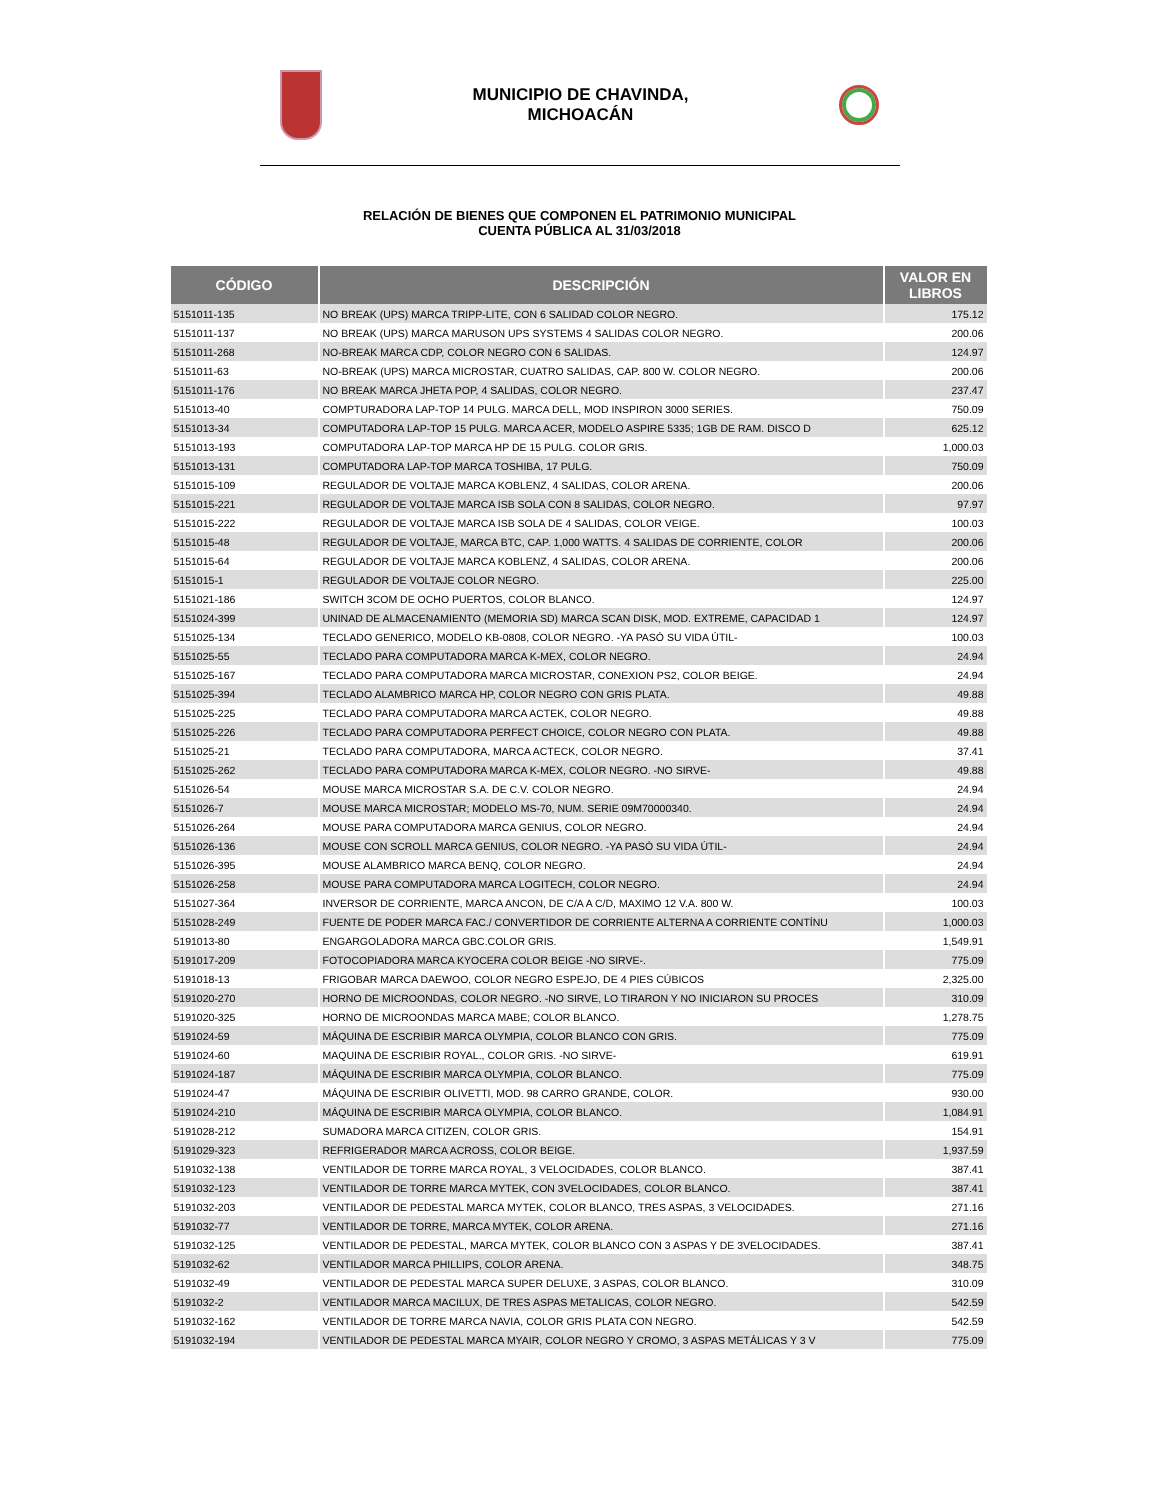MUNICIPIO DE CHAVINDA,
MICHOACÁN
RELACIÓN DE BIENES QUE COMPONEN EL PATRIMONIO MUNICIPAL
CUENTA PÚBLICA AL 31/03/2018
| CÓDIGO | DESCRIPCIÓN | VALOR EN LIBROS |
| --- | --- | --- |
| 5151011-135 | NO BREAK (UPS) MARCA TRIPP-LITE, CON 6 SALIDAD COLOR NEGRO. | 175.12 |
| 5151011-137 | NO BREAK (UPS) MARCA MARUSON UPS SYSTEMS 4 SALIDAS COLOR NEGRO. | 200.06 |
| 5151011-268 | NO-BREAK MARCA CDP, COLOR NEGRO CON 6 SALIDAS. | 124.97 |
| 5151011-63 | NO-BREAK (UPS) MARCA MICROSTAR, CUATRO SALIDAS, CAP. 800 W. COLOR NEGRO. | 200.06 |
| 5151011-176 | NO BREAK MARCA JHETA POP, 4 SALIDAS, COLOR NEGRO. | 237.47 |
| 5151013-40 | COMPTURADORA LAP-TOP 14 PULG. MARCA DELL, MOD INSPIRON 3000 SERIES. | 750.09 |
| 5151013-34 | COMPUTADORA LAP-TOP 15 PULG. MARCA ACER, MODELO ASPIRE 5335; 1GB DE RAM. DISCO D | 625.12 |
| 5151013-193 | COMPUTADORA LAP-TOP MARCA HP DE 15 PULG. COLOR GRIS. | 1,000.03 |
| 5151013-131 | COMPUTADORA LAP-TOP MARCA TOSHIBA, 17 PULG. | 750.09 |
| 5151015-109 | REGULADOR DE VOLTAJE MARCA KOBLENZ, 4 SALIDAS, COLOR ARENA. | 200.06 |
| 5151015-221 | REGULADOR DE VOLTAJE MARCA ISB SOLA CON 8 SALIDAS, COLOR NEGRO. | 97.97 |
| 5151015-222 | REGULADOR DE VOLTAJE MARCA ISB SOLA DE 4 SALIDAS, COLOR VEIGE. | 100.03 |
| 5151015-48 | REGULADOR DE VOLTAJE, MARCA BTC, CAP. 1,000 WATTS. 4 SALIDAS DE CORRIENTE, COLOR | 200.06 |
| 5151015-64 | REGULADOR DE VOLTAJE MARCA KOBLENZ, 4 SALIDAS, COLOR ARENA. | 200.06 |
| 5151015-1 | REGULADOR DE VOLTAJE COLOR NEGRO. | 225.00 |
| 5151021-186 | SWITCH 3COM DE OCHO PUERTOS, COLOR BLANCO. | 124.97 |
| 5151024-399 | UNINAD DE ALMACENAMIENTO (MEMORIA SD) MARCA SCAN DISK, MOD. EXTREME, CAPACIDAD 1 | 124.97 |
| 5151025-134 | TECLADO GENERICO, MODELO KB-0808, COLOR NEGRO. -YA PASÓ SU VIDA ÚTIL- | 100.03 |
| 5151025-55 | TECLADO PARA COMPUTADORA MARCA K-MEX, COLOR NEGRO. | 24.94 |
| 5151025-167 | TECLADO PARA COMPUTADORA MARCA MICROSTAR, CONEXION PS2, COLOR BEIGE. | 24.94 |
| 5151025-394 | TECLADO ALAMBRICO MARCA HP, COLOR NEGRO CON GRIS PLATA. | 49.88 |
| 5151025-225 | TECLADO PARA COMPUTADORA MARCA ACTEK, COLOR NEGRO. | 49.88 |
| 5151025-226 | TECLADO PARA COMPUTADORA PERFECT CHOICE, COLOR NEGRO CON PLATA. | 49.88 |
| 5151025-21 | TECLADO PARA COMPUTADORA, MARCA ACTECK, COLOR NEGRO. | 37.41 |
| 5151025-262 | TECLADO PARA COMPUTADORA MARCA K-MEX, COLOR NEGRO. -NO SIRVE- | 49.88 |
| 5151026-54 | MOUSE MARCA MICROSTAR S.A. DE C.V. COLOR NEGRO. | 24.94 |
| 5151026-7 | MOUSE MARCA MICROSTAR; MODELO MS-70, NUM. SERIE 09M70000340. | 24.94 |
| 5151026-264 | MOUSE PARA COMPUTADORA MARCA GENIUS, COLOR NEGRO. | 24.94 |
| 5151026-136 | MOUSE CON SCROLL MARCA GENIUS, COLOR NEGRO. -YA PASÓ SU VIDA ÚTIL- | 24.94 |
| 5151026-395 | MOUSE ALAMBRICO MARCA BENQ, COLOR NEGRO. | 24.94 |
| 5151026-258 | MOUSE PARA COMPUTADORA MARCA LOGITECH, COLOR NEGRO. | 24.94 |
| 5151027-364 | INVERSOR DE CORRIENTE, MARCA ANCON, DE C/A A C/D, MAXIMO 12 V.A. 800 W. | 100.03 |
| 5151028-249 | FUENTE DE PODER MARCA FAC./ CONVERTIDOR DE CORRIENTE ALTERNA A CORRIENTE CONTÍNU | 1,000.03 |
| 5191013-80 | ENGARGOLADORA MARCA GBC.COLOR GRIS. | 1,549.91 |
| 5191017-209 | FOTOCOPIADORA MARCA KYOCERA COLOR BEIGE -NO SIRVE-. | 775.09 |
| 5191018-13 | FRIGOBAR MARCA DAEWOO, COLOR NEGRO ESPEJO, DE 4 PIES CÚBICOS | 2,325.00 |
| 5191020-270 | HORNO DE MICROONDAS, COLOR NEGRO. -NO SIRVE, LO TIRARON Y NO INICIARON SU PROCES | 310.09 |
| 5191020-325 | HORNO DE MICROONDAS MARCA MABE; COLOR BLANCO. | 1,278.75 |
| 5191024-59 | MÁQUINA DE ESCRIBIR MARCA OLYMPIA, COLOR BLANCO CON GRIS. | 775.09 |
| 5191024-60 | MAQUINA DE ESCRIBIR ROYAL., COLOR GRIS. -NO SIRVE- | 619.91 |
| 5191024-187 | MÁQUINA DE ESCRIBIR MARCA OLYMPIA, COLOR BLANCO. | 775.09 |
| 5191024-47 | MÁQUINA DE ESCRIBIR OLIVETTI, MOD. 98 CARRO GRANDE, COLOR. | 930.00 |
| 5191024-210 | MÁQUINA DE ESCRIBIR MARCA OLYMPIA, COLOR BLANCO. | 1,084.91 |
| 5191028-212 | SUMADORA MARCA CITIZEN, COLOR GRIS. | 154.91 |
| 5191029-323 | REFRIGERADOR MARCA ACROSS, COLOR BEIGE. | 1,937.59 |
| 5191032-138 | VENTILADOR DE TORRE MARCA ROYAL, 3 VELOCIDADES, COLOR BLANCO. | 387.41 |
| 5191032-123 | VENTILADOR DE TORRE MARCA MYTEK, CON 3VELOCIDADES, COLOR BLANCO. | 387.41 |
| 5191032-203 | VENTILADOR DE PEDESTAL MARCA MYTEK, COLOR BLANCO, TRES ASPAS, 3 VELOCIDADES. | 271.16 |
| 5191032-77 | VENTILADOR DE TORRE, MARCA MYTEK, COLOR ARENA. | 271.16 |
| 5191032-125 | VENTILADOR DE PEDESTAL, MARCA MYTEK, COLOR BLANCO CON 3 ASPAS Y DE 3VELOCIDADES. | 387.41 |
| 5191032-62 | VENTILADOR MARCA PHILLIPS, COLOR ARENA. | 348.75 |
| 5191032-49 | VENTILADOR DE PEDESTAL MARCA SUPER DELUXE, 3 ASPAS, COLOR BLANCO. | 310.09 |
| 5191032-2 | VENTILADOR MARCA MACILUX, DE TRES ASPAS METALICAS, COLOR NEGRO. | 542.59 |
| 5191032-162 | VENTILADOR DE TORRE MARCA NAVIA, COLOR GRIS PLATA CON NEGRO. | 542.59 |
| 5191032-194 | VENTILADOR DE PEDESTAL MARCA MYAIR, COLOR NEGRO Y CROMO, 3 ASPAS METÁLICAS Y 3 V | 775.09 |